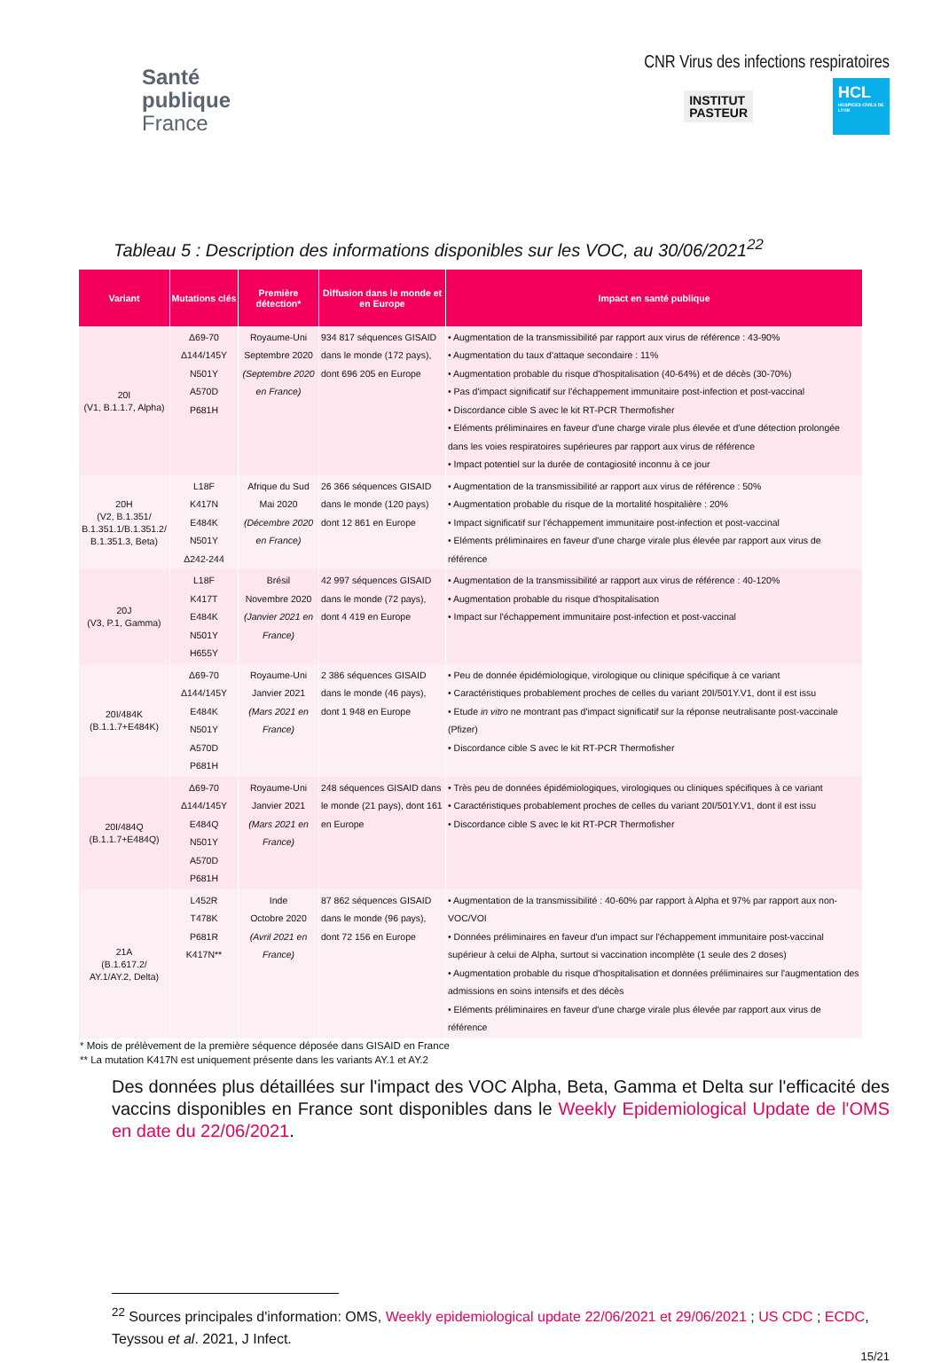Santé
publique
France
CNR Virus des infections respiratoires
INSTITUT
PASTEUR
HCL
HOSPICES CIVILS DE LYON
Tableau 5 : Description des informations disponibles sur les VOC, au 30/06/2021<sup>22</sup>
| Variant | Mutations clés | Première détection* | Diffusion dans le monde et en Europe | Impact en santé publique |
| --- | --- | --- | --- | --- |
| 20I (V1, B.1.1.7, Alpha) | Δ69-70 Δ144/145Y N501Y A570D P681H | Royaume-Uni Septembre 2020 (Septembre 2020 en France) | 934 817 séquences GISAID dans le monde (172 pays), dont 696 205 en Europe | • Augmentation de la transmissibilité par rapport aux virus de référence : 43-90% • Augmentation du taux d'attaque secondaire : 11% • Augmentation probable du risque d'hospitalisation (40-64%) et de décès (30-70%) • Pas d'impact significatif sur l'échappement immunitaire post-infection et post-vaccinal • Discordance cible S avec le kit RT-PCR Thermofisher • Eléments préliminaires en faveur d'une charge virale plus élevée et d'une détection prolongée dans les voies respiratoires supérieures par rapport aux virus de référence • Impact potentiel sur la durée de contagiosité inconnu à ce jour |
| 20H (V2, B.1.351/ B.1.351.1/B.1.351.2/ B.1.351.3, Beta) | L18F K417N E484K N501Y Δ242-244 | Afrique du Sud Mai 2020 (Décembre 2020 en France) | 26 366 séquences GISAID dans le monde (120 pays) dont 12 861 en Europe | • Augmentation de la transmissibilité ar rapport aux virus de référence : 50% • Augmentation probable du risque de la mortalité hospitalière : 20% • Impact significatif sur l'échappement immunitaire post-infection et post-vaccinal • Eléments préliminaires en faveur d'une charge virale plus élevée par rapport aux virus de référence |
| 20J (V3, P.1, Gamma) | L18F K417T E484K N501Y H655Y | Brésil Novembre 2020 (Janvier 2021 en France) | 42 997 séquences GISAID dans le monde (72 pays), dont 4 419 en Europe | • Augmentation de la transmissibilité ar rapport aux virus de référence : 40-120% • Augmentation probable du risque d'hospitalisation • Impact sur l'échappement immunitaire post-infection et post-vaccinal |
| 20I/484K (B.1.1.7+E484K) | Δ69-70 Δ144/145Y E484K N501Y A570D P681H | Royaume-Uni Janvier 2021 (Mars 2021 en France) | 2 386 séquences GISAID dans le monde (46 pays), dont 1 948 en Europe | • Peu de donnée épidémiologique, virologique ou clinique spécifique à ce variant • Caractéristiques probablement proches de celles du variant 20I/501Y.V1, dont il est issu • Etude in vitro ne montrant pas d'impact significatif sur la réponse neutralisante post-vaccinale (Pfizer) • Discordance cible S avec le kit RT-PCR Thermofisher |
| 20I/484Q (B.1.1.7+E484Q) | Δ69-70 Δ144/145Y E484Q N501Y A570D P681H | Royaume-Uni Janvier 2021 (Mars 2021 en France) | 248 séquences GISAID dans le monde (21 pays), dont 161 en Europe | • Très peu de données épidémiologiques, virologiques ou cliniques spécifiques à ce variant • Caractéristiques probablement proches de celles du variant 20I/501Y.V1, dont il est issu • Discordance cible S avec le kit RT-PCR Thermofisher |
| 21A (B.1.617.2/ AY.1/AY.2, Delta) | L452R T478K P681R K417N** | Inde Octobre 2020 (Avril 2021 en France) | 87 862 séquences GISAID dans le monde (96 pays), dont 72 156 en Europe | • Augmentation de la transmissibilité : 40-60% par rapport à Alpha et 97% par rapport aux non-VOC/VOI • Données préliminaires en faveur d'un impact sur l'échappement immunitaire post-vaccinal supérieur à celui de Alpha, surtout si vaccination incomplète (1 seule des 2 doses) • Augmentation probable du risque d'hospitalisation et données préliminaires sur l'augmentation des admissions en soins intensifs et des décès • Eléments préliminaires en faveur d'une charge virale plus élevée par rapport aux virus de référence |
* Mois de prélèvement de la première séquence déposée dans GISAID en France
** La mutation K417N est uniquement présente dans les variants AY.1 et AY.2
Des données plus détaillées sur l'impact des VOC Alpha, Beta, Gamma et Delta sur l'efficacité des vaccins disponibles en France sont disponibles dans le Weekly Epidemiological Update de l'OMS en date du 22/06/2021.
<sup>22</sup> Sources principales d'information: OMS, Weekly epidemiological update 22/06/2021 et 29/06/2021 ; US CDC ; ECDC, Teyssou et al. 2021, J Infect.
15/21